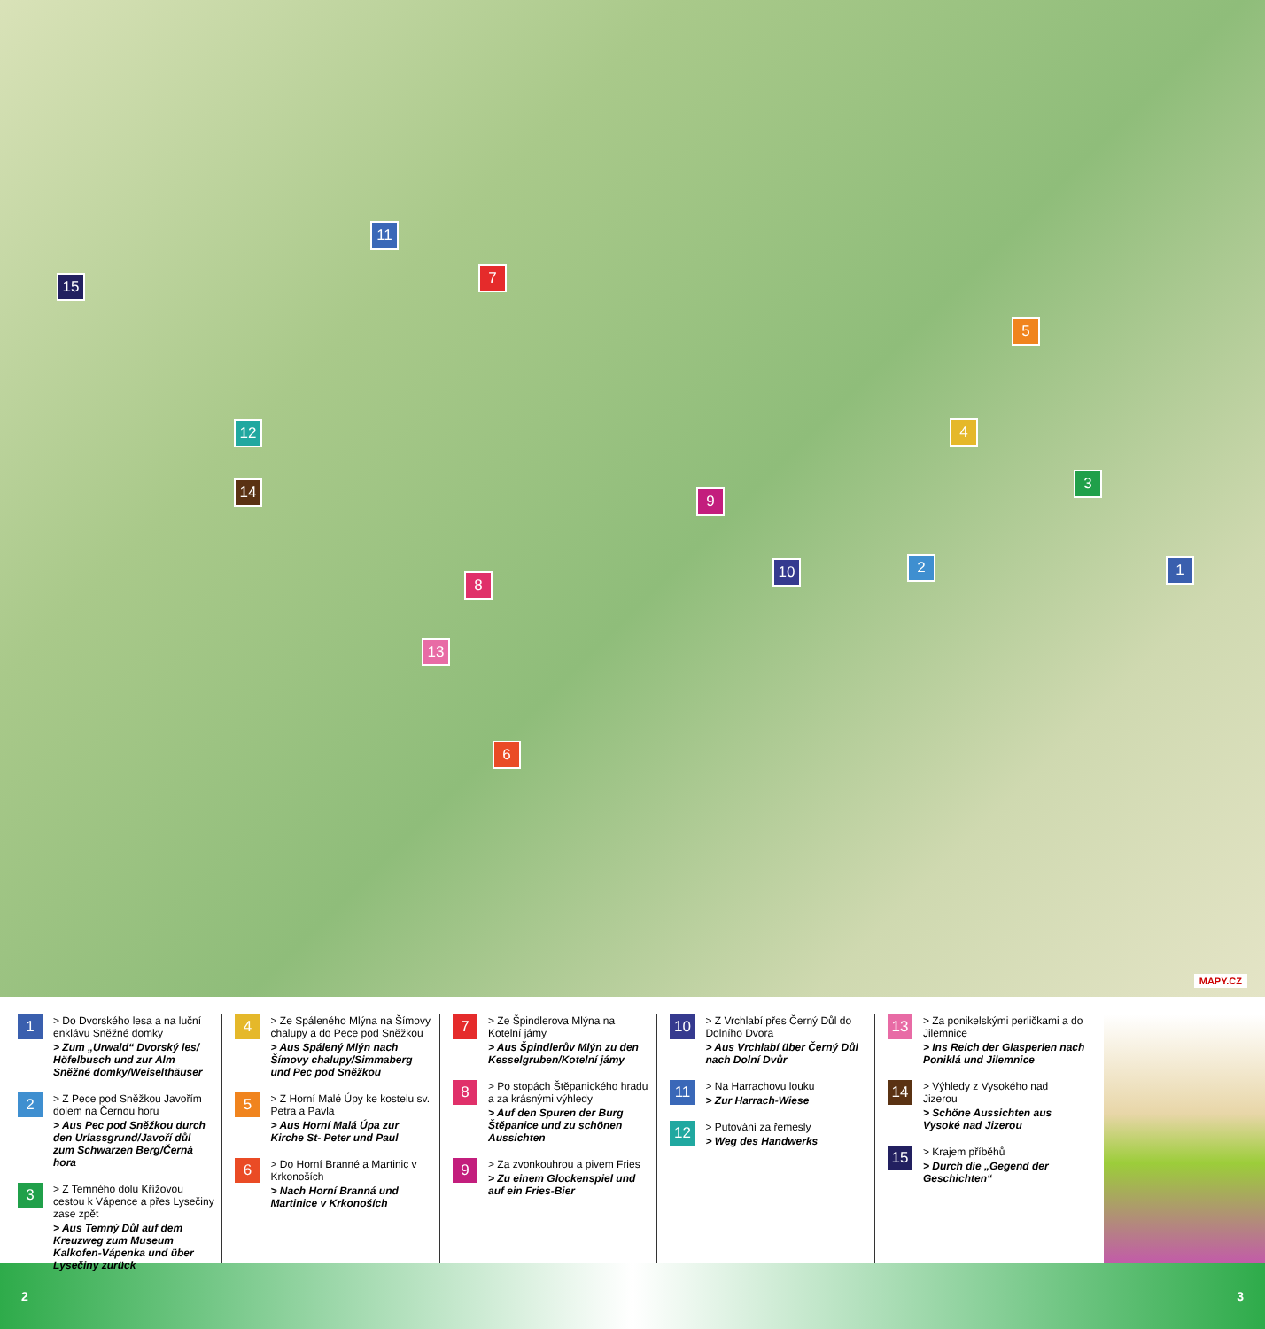1 2
3
4
5
6
7
8
9
10
11
12
13
14
15
MAPY.CZ
1
> Do Dvorského lesa a na luční enklávu Sněžné domky
> Zum „Urwald“ Dvorský les/ Höfelbusch und zur Alm Sněžné domky/Weiselthäuser
2
> Z Pece pod Sněžkou Javořím dolem na Černou horu
> Aus Pec pod Sněžkou durch den Urlassgrund/Javoří důl zum Schwarzen Berg/Černá hora
3
> Z Temného dolu Křížovou cestou k Vápence a přes Lysečiny zase zpět
> Aus Temný Důl auf dem Kreuzweg zum Museum Kalkofen-Vápenka und über Lysečiny zurück
4
> Ze Spáleného Mlýna na Šímovy chalupy a do Pece pod Sněžkou
> Aus Spálený Mlýn nach Šímovy chalupy/Simmaberg und Pec pod Sněžkou
5
> Z Horní Malé Úpy ke kostelu sv. Petra a Pavla
> Aus Horní Malá Úpa zur Kirche St- Peter und Paul
6
> Do Horní Branné a Martinic v Krkonoších
> Nach Horní Branná und Martinice v Krkonoších
7
> Ze Špindlerova Mlýna na Kotelní jámy
> Aus Špindlerův Mlýn zu den Kesselgruben/Kotelní jámy
8
> Po stopách Štěpanického hradu a za krásnými výhledy
> Auf den Spuren der Burg Štěpanice und zu schönen Aussichten
9
> Za zvonkouhrou a pivem Fries
> Zu einem Glockenspiel und auf ein Fries-Bier
10
> Z Vrchlabí přes Černý Důl do Dolního Dvora
> Aus Vrchlabí über Černý Důl nach Dolní Dvůr
11
> Na Harrachovu louku
> Zur Harrach-Wiese
12
> Putování za řemesly
> Weg des Handwerks
13
> Za ponikelskými perličkami a do Jilemnice
> Ins Reich der Glasperlen nach Poniklá und Jilemnice
14
> Výhledy z Vysokého nad Jizerou
> Schöne Aussichten aus Vysoké nad Jizerou
15
> Krajem příběhů
> Durch die „Gegend der Geschichten“
2 3